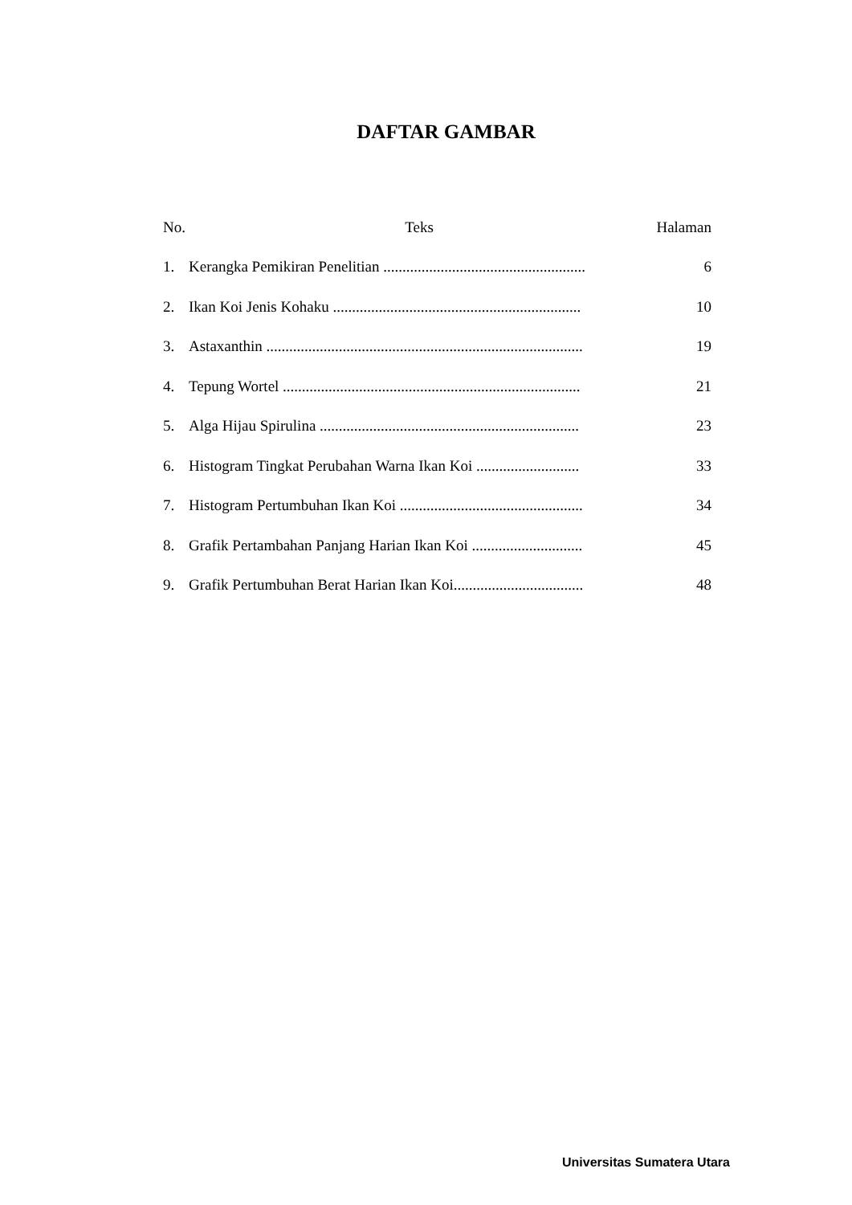DAFTAR GAMBAR
| No. | Teks | Halaman |
| --- | --- | --- |
| 1. | Kerangka Pemikiran Penelitian ..................................................... | 6 |
| 2. | Ikan Koi Jenis Kohaku ................................................................. | 10 |
| 3. | Astaxanthin ................................................................................... | 19 |
| 4. | Tepung Wortel .............................................................................. | 21 |
| 5. | Alga Hijau Spirulina .................................................................... | 23 |
| 6. | Histogram Tingkat Perubahan Warna Ikan Koi ........................... | 33 |
| 7. | Histogram Pertumbuhan Ikan Koi ................................................ | 34 |
| 8. | Grafik Pertambahan Panjang Harian Ikan Koi ............................. | 45 |
| 9. | Grafik Pertumbuhan Berat Harian Ikan Koi.................................. | 48 |
Universitas Sumatera Utara